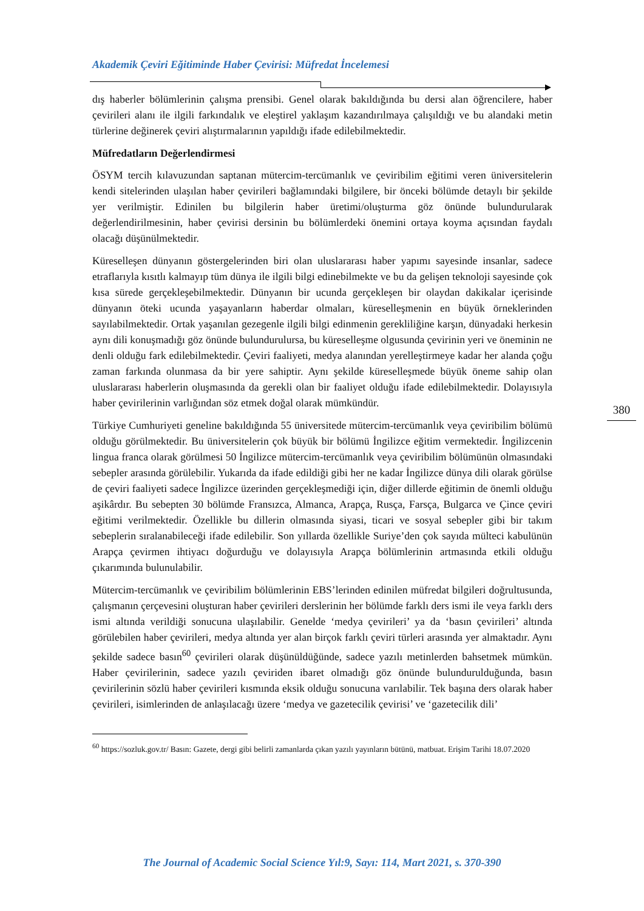Akademik Çeviri Eğitiminde Haber Çevirisi: Müfredat İncelemesi
dış haberler bölümlerinin çalışma prensibi. Genel olarak bakıldığında bu dersi alan öğrencilere, haber çevirileri alanı ile ilgili farkındalık ve eleştirel yaklaşım kazandırılmaya çalışıldığı ve bu alandaki metin türlerine değinerek çeviri alıştırmalarının yapıldığı ifade edilebilmektedir.
Müfredatların Değerlendirmesi
ÖSYM tercih kılavuzundan saptanan mütercim-tercümanlık ve çeviribilim eğitimi veren üniversitelerin kendi sitelerinden ulaşılan haber çevirileri bağlamındaki bilgilere, bir önceki bölümde detaylı bir şekilde yer verilmiştir. Edinilen bu bilgilerin haber üretimi/oluşturma göz önünde bulundurularak değerlendirilmesinin, haber çevirisi dersinin bu bölümlerdeki önemini ortaya koyma açısından faydalı olacağı düşünülmektedir.
Küreselleşen dünyanın göstergelerinden biri olan uluslararası haber yapımı sayesinde insanlar, sadece etraflarıyla kısıtlı kalmayıp tüm dünya ile ilgili bilgi edinebilmekte ve bu da gelişen teknoloji sayesinde çok kısa sürede gerçekleşebilmektedir. Dünyanın bir ucunda gerçekleşen bir olaydan dakikalar içerisinde dünyanın öteki ucunda yaşayanların haberdar olmaları, küreselleşmenin en büyük örneklerinden sayılabilmektedir. Ortak yaşanılan gezegenle ilgili bilgi edinmenin gerekliliğine karşın, dünyadaki herkesin aynı dili konuşmadığı göz önünde bulundurulursa, bu küreselleşme olgusunda çevirinin yeri ve öneminin ne denli olduğu fark edilebilmektedir. Çeviri faaliyeti, medya alanından yerelleştirmeye kadar her alanda çoğu zaman farkında olunmasa da bir yere sahiptir. Aynı şekilde küreselleşmede büyük öneme sahip olan uluslararası haberlerin oluşmasında da gerekli olan bir faaliyet olduğu ifade edilebilmektedir. Dolayısıyla haber çevirilerinin varlığından söz etmek doğal olarak mümkündür.
Türkiye Cumhuriyeti geneline bakıldığında 55 üniversitede mütercim-tercümanlık veya çeviribilim bölümü olduğu görülmektedir. Bu üniversitelerin çok büyük bir bölümü İngilizce eğitim vermektedir. İngilizcenin lingua franca olarak görülmesi 50 İngilizce mütercim-tercümanlık veya çeviribilim bölümünün olmasındaki sebepler arasında görülebilir. Yukarıda da ifade edildiği gibi her ne kadar İngilizce dünya dili olarak görülse de çeviri faaliyeti sadece İngilizce üzerinden gerçekleşmediği için, diğer dillerde eğitimin de önemli olduğu aşikârdır. Bu sebepten 30 bölümde Fransızca, Almanca, Arapça, Rusça, Farsça, Bulgarca ve Çince çeviri eğitimi verilmektedir. Özellikle bu dillerin olmasında siyasi, ticari ve sosyal sebepler gibi bir takım sebeplerin sıralanabileceği ifade edilebilir. Son yıllarda özellikle Suriye’den çok sayıda mülteci kabulünün Arapça çevirmen ihtiyacı doğurduğu ve dolayısıyla Arapça bölümlerinin artmasında etkili olduğu çıkarımında bulunulabilir.
Mütercim-tercümanlık ve çeviribilim bölümlerinin EBS’lerinden edinilen müfredat bilgileri doğrultusunda, çalışmanın çerçevesini oluşturan haber çevirileri derslerinin her bölümde farklı ders ismi ile veya farklı ders ismi altında verildiği sonucuna ulaşılabilir. Genelde ‘medya çevirileri’ ya da ‘basın çevirileri’ altında görülebilen haber çevirileri, medya altında yer alan birçok farklı çeviri türleri arasında yer almaktadır. Aynı şekilde sadece basın<sup>60</sup> çevirileri olarak düşünüldüğünde, sadece yazılı metinlerden bahsetmek mümkün. Haber çevirilerinin, sadece yazılı çeviriden ibaret olmadığı göz önünde bulundurulduğunda, basın çevirilerinin sözlü haber çevirileri kısmında eksik olduğu sonucuna varılabilir. Tek başına ders olarak haber çevirileri, isimlerinden de anlaşılacağı üzere ‘medya ve gazetecilik çevirisi’ ve ‘gazetecilik dili’
<sup>60</sup> https://sozluk.gov.tr/ Basın: Gazete, dergi gibi belirli zamanlarda çıkan yazılı yayınların bütünü, matbuat. Erişim Tarihi 18.07.2020
380
The Journal of Academic Social Science Yıl:9, Sayı: 114, Mart 2021, s. 370-390